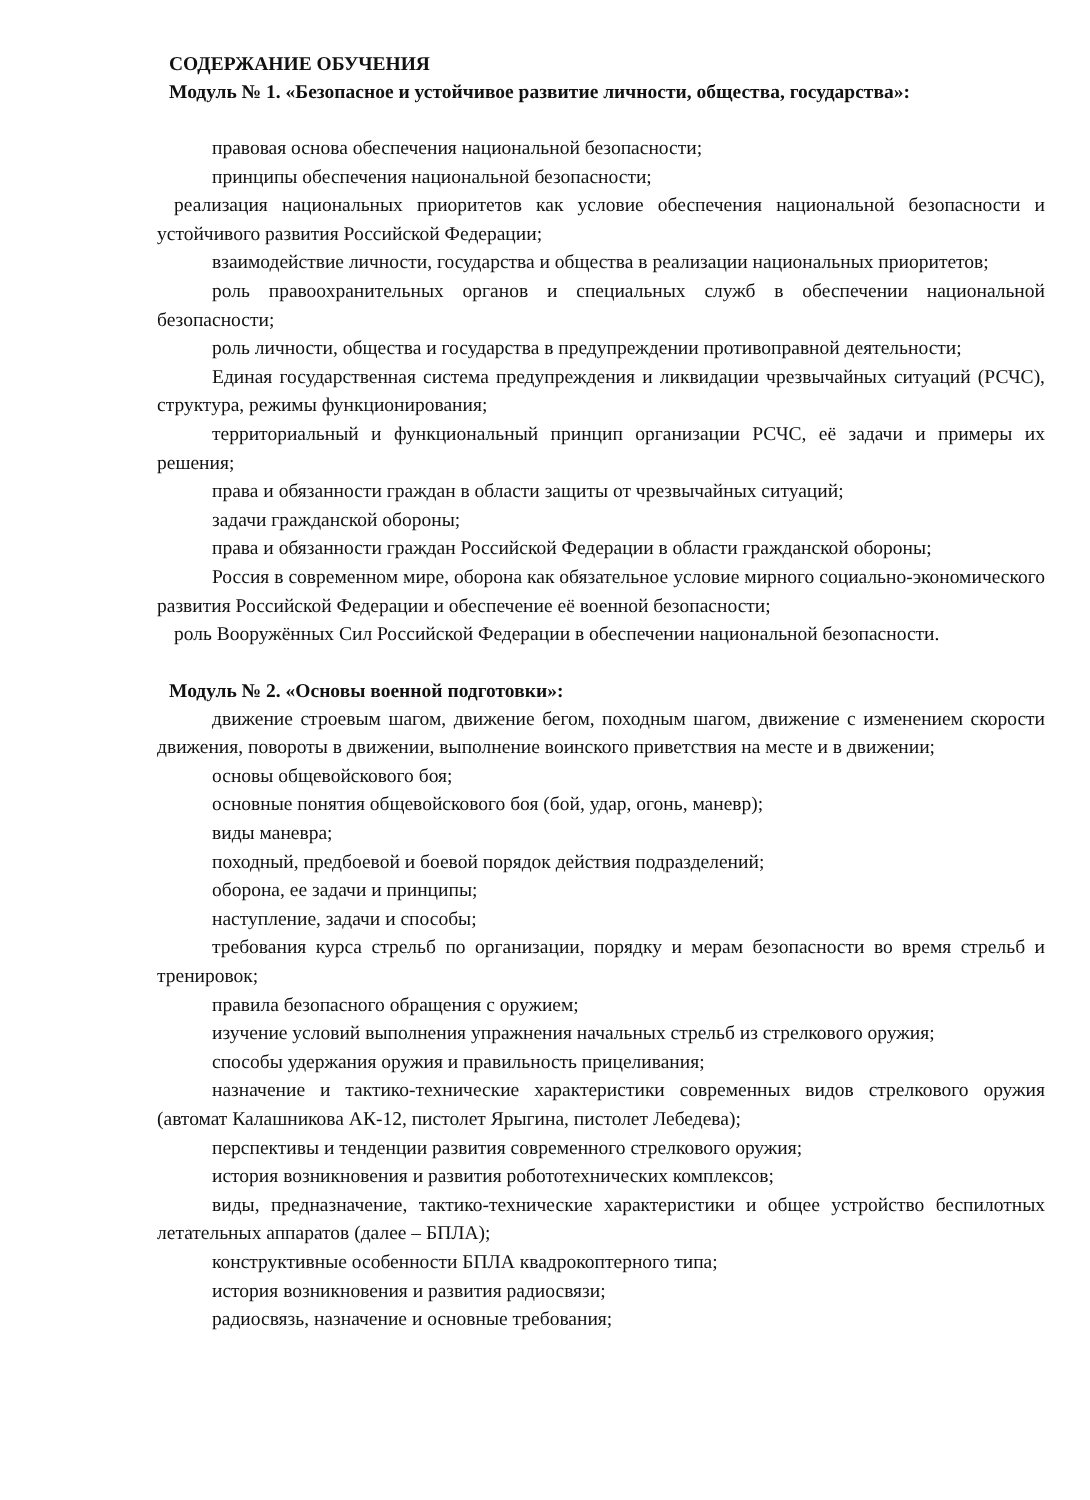СОДЕРЖАНИЕ ОБУЧЕНИЯ
Модуль № 1. «Безопасное и устойчивое развитие личности, общества, государства»:
правовая основа обеспечения национальной безопасности;
принципы обеспечения национальной безопасности;
реализация национальных приоритетов как условие обеспечения национальной безопасности и устойчивого развития Российской Федерации;
взаимодействие личности, государства и общества в реализации национальных приоритетов;
роль правоохранительных органов и специальных служб в обеспечении национальной безопасности;
роль личности, общества и государства в предупреждении противоправной деятельности;
Единая государственная система предупреждения и ликвидации чрезвычайных ситуаций (РСЧС), структура, режимы функционирования;
территориальный и функциональный принцип организации РСЧС, её задачи и примеры их решения;
права и обязанности граждан в области защиты от чрезвычайных ситуаций;
задачи гражданской обороны;
права и обязанности граждан Российской Федерации в области гражданской обороны;
Россия в современном мире, оборона как обязательное условие мирного социально-экономического развития Российской Федерации и обеспечение её военной безопасности;
роль Вооружённых Сил Российской Федерации в обеспечении национальной безопасности.
Модуль № 2. «Основы военной подготовки»:
движение строевым шагом, движение бегом, походным шагом, движение с изменением скорости движения, повороты в движении, выполнение воинского приветствия на месте и в движении;
основы общевойскового боя;
основные понятия общевойскового боя (бой, удар, огонь, маневр);
виды маневра;
походный, предбоевой и боевой порядок действия подразделений;
оборона, ее задачи и принципы;
наступление, задачи и способы;
требования курса стрельб по организации, порядку и мерам безопасности во время стрельб и тренировок;
правила безопасного обращения с оружием;
изучение условий выполнения упражнения начальных стрельб из стрелкового оружия;
способы удержания оружия и правильность прицеливания;
назначение и тактико-технические характеристики современных видов стрелкового оружия (автомат Калашникова АК-12, пистолет Ярыгина, пистолет Лебедева);
перспективы и тенденции развития современного стрелкового оружия;
история возникновения и развития робототехнических комплексов;
виды, предназначение, тактико-технические характеристики и общее устройство беспилотных летательных аппаратов (далее – БПЛА);
конструктивные особенности БПЛА квадрокоптерного типа;
история возникновения и развития радиосвязи;
радиосвязь, назначение и основные требования;